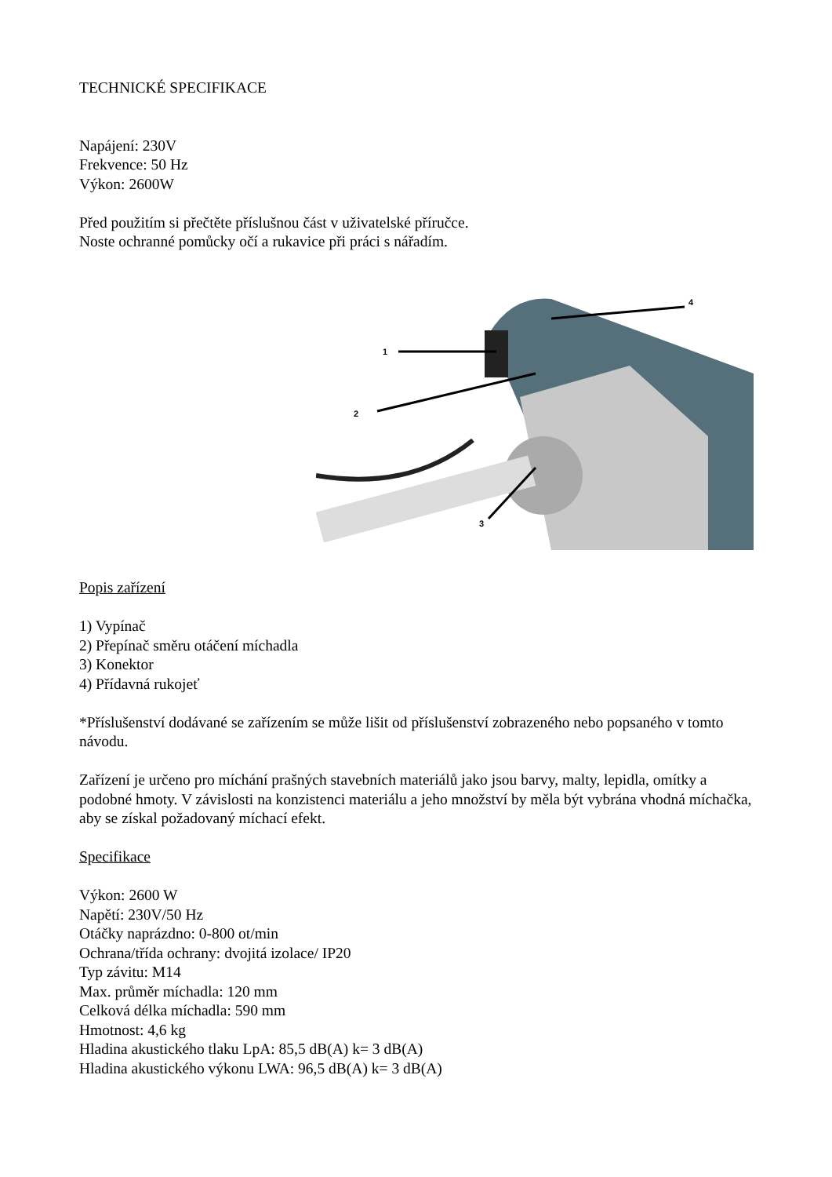TECHNICKÉ SPECIFIKACE
Napájení: 230V
Frekvence: 50 Hz
Výkon: 2600W
Před použitím si přečtěte příslušnou část v uživatelské příručce.
Noste ochranné pomůcky očí a rukavice při práci s nářadím.
1
2
3
4
Popis zařízení
1) Vypínač
2) Přepínač směru otáčení míchadla
3) Konektor
4) Přídavná rukojeť
*Příslušenství dodávané se zařízením se může lišit od příslušenství zobrazeného nebo popsaného v tomto návodu.
Zařízení je určeno pro míchání prašných stavebních materiálů jako jsou barvy, malty, lepidla, omítky a podobné hmoty. V závislosti na konzistenci materiálu a jeho množství by měla být vybrána vhodná míchačka, aby se získal požadovaný míchací efekt.
Specifikace
Výkon: 2600 W
Napětí: 230V/50 Hz
Otáčky naprázdno: 0-800 ot/min
Ochrana/třída ochrany: dvojitá izolace/ IP20
Typ závitu: M14
Max. průměr míchadla: 120 mm
Celková délka míchadla: 590 mm
Hmotnost: 4,6 kg
Hladina akustického tlaku LpA: 85,5 dB(A) k= 3 dB(A)
Hladina akustického výkonu LWA: 96,5 dB(A) k= 3 dB(A)